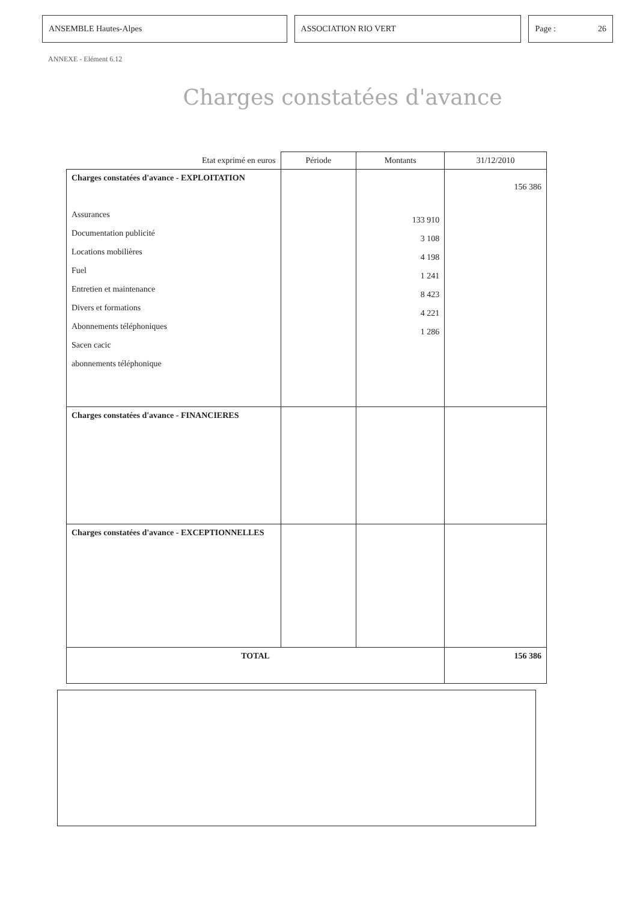ANSEMBLE Hautes-Alpes ASSOCIATION RIO VERT Page : 26
ANNEXE - Elément 6.12
Charges constatées d'avance
| Etat exprimé en euros | Période | Montants | 31/12/2010 |
| --- | --- | --- | --- |
| Charges constatées d'avance - EXPLOITATION Assurances Documentation publicité Locations mobilières Fuel Entretien et maintenance Divers et formations Abonnements téléphoniques Sacen cacic abonnements téléphonique | | 133 910 3 108 4 198 1 241 8 423 4 221 1 286 | 156 386 |
| Charges constatées d'avance - FINANCIERES | | | |
| Charges constatées d'avance - EXCEPTIONNELLES | | | |
| TOTAL | | | 156 386 |